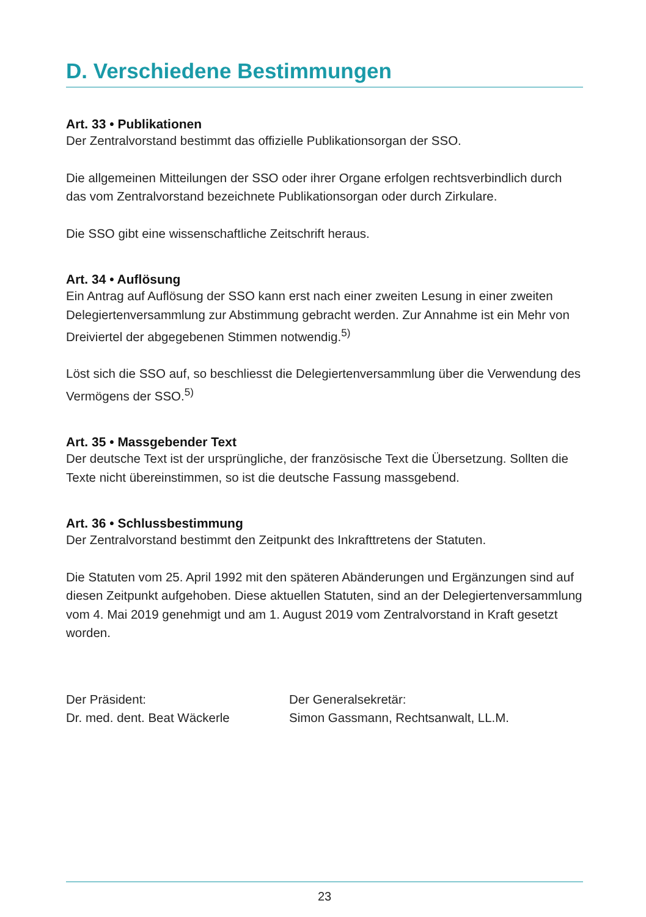D. Verschiedene Bestimmungen
Art. 33 • Publikationen
Der Zentralvorstand bestimmt das offizielle Publikationsorgan der SSO.
Die allgemeinen Mitteilungen der SSO oder ihrer Organe erfolgen rechtsverbindlich durch das vom Zentralvorstand bezeichnete Publikationsorgan oder durch Zirkulare.
Die SSO gibt eine wissenschaftliche Zeitschrift heraus.
Art. 34 • Auflösung
Ein Antrag auf Auflösung der SSO kann erst nach einer zweiten Lesung in einer zweiten Delegiertenversammlung zur Abstimmung gebracht werden. Zur Annahme ist ein Mehr von Dreiviertel der abgegebenen Stimmen notwendig.<sup>5)</sup>
Löst sich die SSO auf, so beschliesst die Delegiertenversammlung über die Verwendung des Vermögens der SSO.<sup>5)</sup>
Art. 35 • Massgebender Text
Der deutsche Text ist der ursprüngliche, der französische Text die Übersetzung. Sollten die Texte nicht übereinstimmen, so ist die deutsche Fassung massgebend.
Art. 36 • Schlussbestimmung
Der Zentralvorstand bestimmt den Zeitpunkt des Inkrafttretens der Statuten.
Die Statuten vom 25. April 1992 mit den späteren Abänderungen und Ergänzungen sind auf diesen Zeitpunkt aufgehoben. Diese aktuellen Statuten, sind an der Delegiertenversammlung vom 4. Mai 2019 genehmigt und am 1. August 2019 vom Zentralvorstand in Kraft gesetzt worden.
Der Präsident:
Dr. med. dent. Beat Wäckerle
Der Generalsekretär:
Simon Gassmann, Rechtsanwalt, LL.M.
23